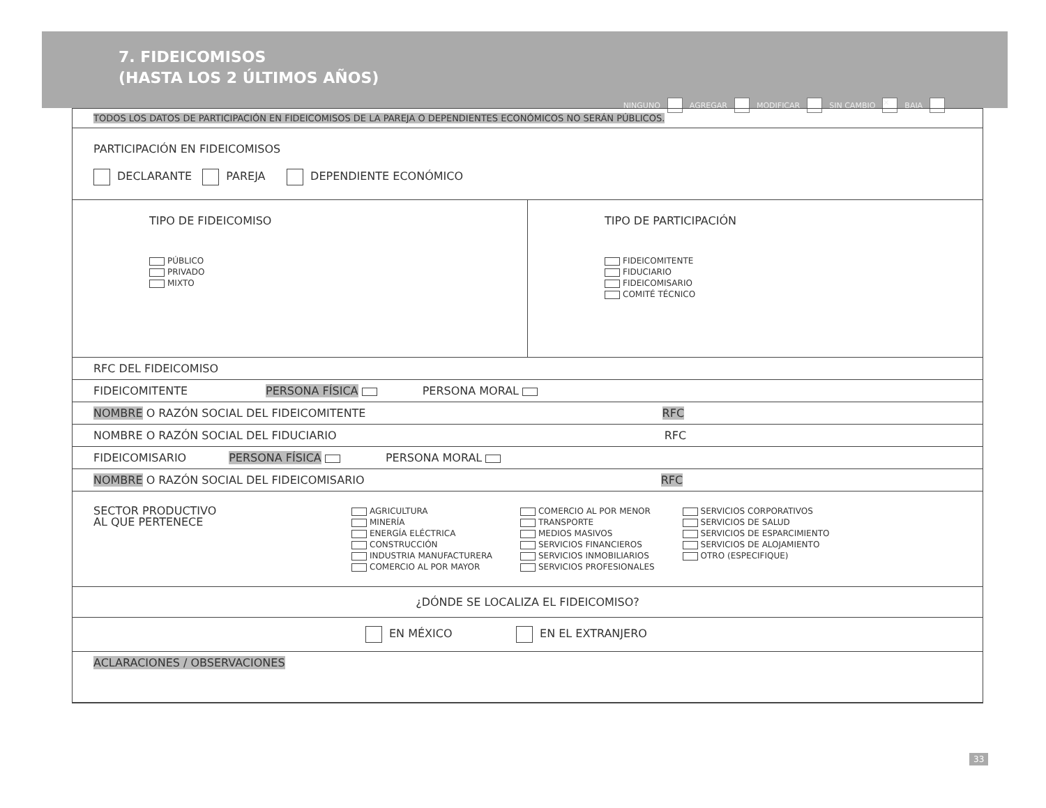7. FIDEICOMISOS
(HASTA LOS 2 ÚLTIMOS AÑOS)
NINGUNO AGREGAR MODIFICAR SIN CAMBIO ✕ BAJA
TODOS LOS DATOS DE PARTICIPACIÓN EN FIDEICOMISOS DE LA PAREJA O DEPENDIENTES ECONÓMICOS NO SERÁN PÚBLICOS.
PARTICIPACIÓN EN FIDEICOMISOS
DECLARANTE PAREJA DEPENDIENTE ECONÓMICO
TIPO DE FIDEICOMISO
PÚBLICO
PRIVADO
MIXTO
TIPO DE PARTICIPACIÓN
FIDEICOMITENTE
FIDUCIARIO
FIDEICOMISARIO
COMITÉ TÉCNICO
RFC DEL FIDEICOMISO
FIDEICOMITENTE PERSONA FÍSICA PERSONA MORAL
NOMBRE O RAZÓN SOCIAL DEL FIDEICOMITENTE RFC
NOMBRE O RAZÓN SOCIAL DEL FIDUCIARIO RFC
FIDEICOMISARIO PERSONA FÍSICA PERSONA MORAL
NOMBRE O RAZÓN SOCIAL DEL FIDEICOMISARIO RFC
SECTOR PRODUCTIVO
AL QUE PERTENECE
AGRICULTURA
MINERÍA
ENERGÍA ELÉCTRICA
CONSTRUCCIÓN
INDUSTRIA MANUFACTURERA
COMERCIO AL POR MAYOR
COMERCIO AL POR MENOR
TRANSPORTE
MEDIOS MASIVOS
SERVICIOS FINANCIEROS
SERVICIOS INMOBILIARIOS
SERVICIOS PROFESIONALES
SERVICIOS CORPORATIVOS
SERVICIOS DE SALUD
SERVICIOS DE ESPARCIMIENTO
SERVICIOS DE ALOJAMIENTO
OTRO (ESPECIFIQUE)
¿DÓNDE SE LOCALIZA EL FIDEICOMISO?
EN MÉXICO EN EL EXTRANJERO
ACLARACIONES / OBSERVACIONES
33